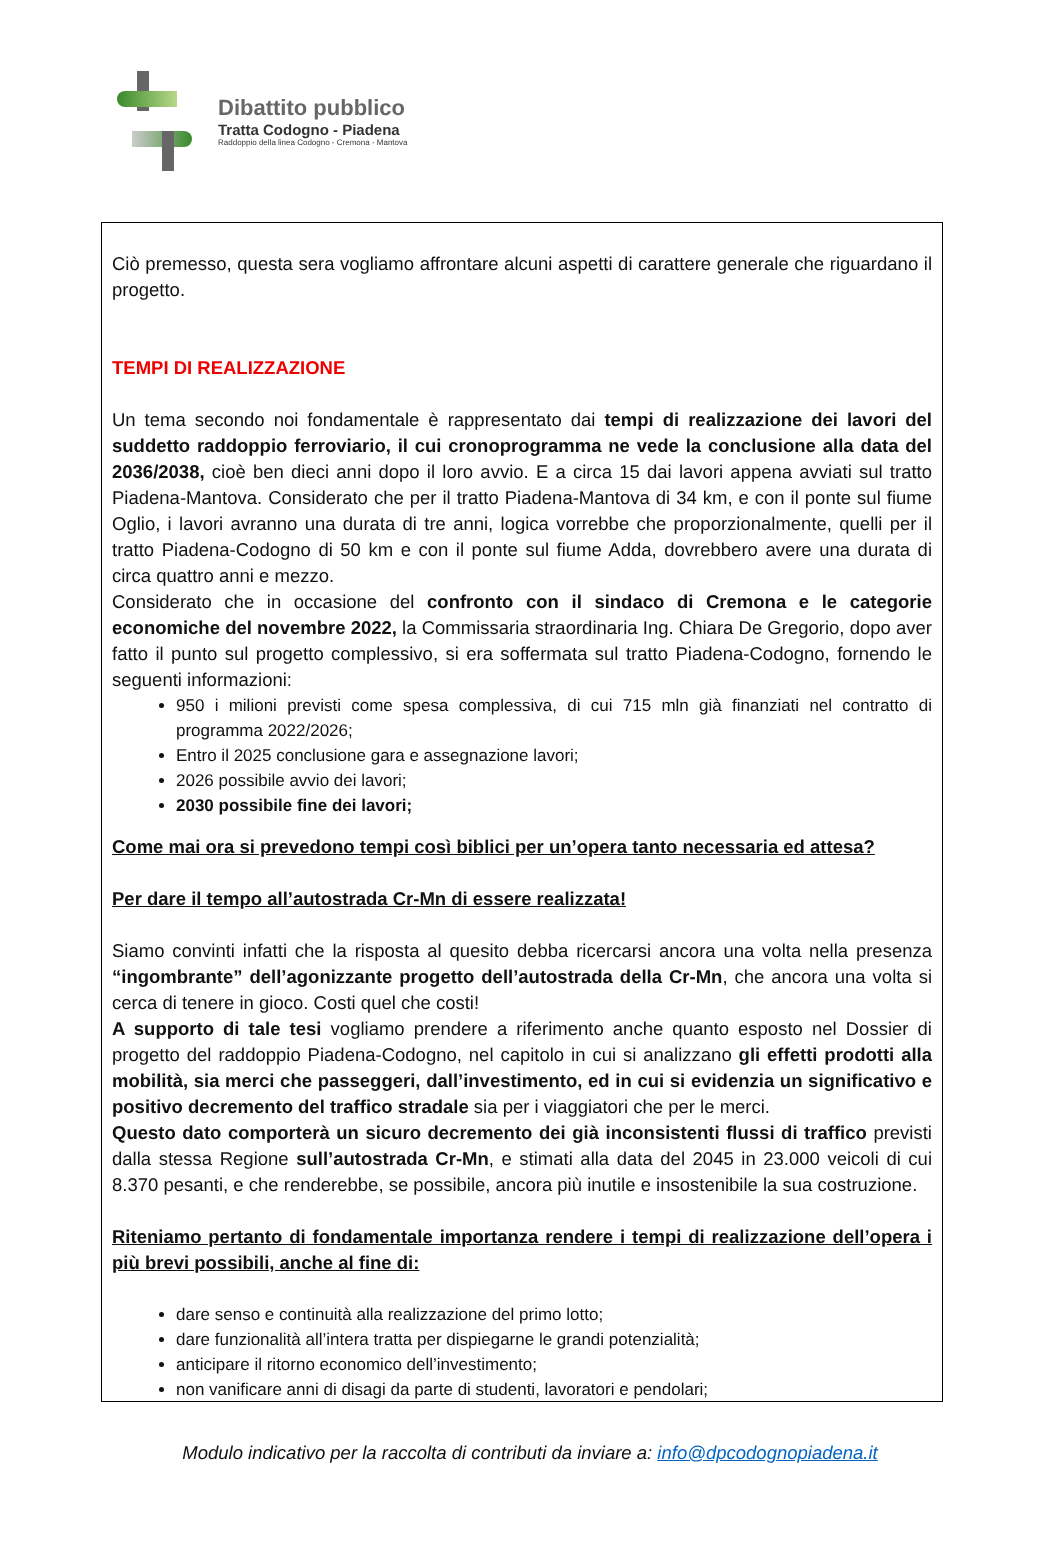Dibattito pubblico
Tratta Codogno - Piadena
Raddoppio della linea Codogno - Cremona - Mantova
Ciò premesso, questa sera vogliamo affrontare alcuni aspetti di carattere generale che riguardano il progetto.
TEMPI DI REALIZZAZIONE
Un tema secondo noi fondamentale è rappresentato dai tempi di realizzazione dei lavori del suddetto raddoppio ferroviario, il cui cronoprogramma ne vede la conclusione alla data del 2036/2038, cioè ben dieci anni dopo il loro avvio. E a circa 15 dai lavori appena avviati sul tratto Piadena-Mantova. Considerato che per il tratto Piadena-Mantova di 34 km, e con il ponte sul fiume Oglio, i lavori avranno una durata di tre anni, logica vorrebbe che proporzionalmente, quelli per il tratto Piadena-Codogno di 50 km e con il ponte sul fiume Adda, dovrebbero avere una durata di circa quattro anni e mezzo.
Considerato che in occasione del confronto con il sindaco di Cremona e le categorie economiche del novembre 2022, la Commissaria straordinaria Ing. Chiara De Gregorio, dopo aver fatto il punto sul progetto complessivo, si era soffermata sul tratto Piadena-Codogno, fornendo le seguenti informazioni:
950 i milioni previsti come spesa complessiva, di cui 715 mln già finanziati nel contratto di programma 2022/2026;
Entro il 2025 conclusione gara e assegnazione lavori;
2026 possibile avvio dei lavori;
2030 possibile fine dei lavori;
Come mai ora si prevedono tempi così biblici per un’opera tanto necessaria ed attesa?
Per dare il tempo all’autostrada Cr-Mn di essere realizzata!
Siamo convinti infatti che la risposta al quesito debba ricercarsi ancora una volta nella presenza “ingombrante” dell’agonizzante progetto dell’autostrada della Cr-Mn, che ancora una volta si cerca di tenere in gioco. Costi quel che costi!
A supporto di tale tesi vogliamo prendere a riferimento anche quanto esposto nel Dossier di progetto del raddoppio Piadena-Codogno, nel capitolo in cui si analizzano gli effetti prodotti alla mobilità, sia merci che passeggeri, dall’investimento, ed in cui si evidenzia un significativo e positivo decremento del traffico stradale sia per i viaggiatori che per le merci.
Questo dato comporterà un sicuro decremento dei già inconsistenti flussi di traffico previsti dalla stessa Regione sull’autostrada Cr-Mn, e stimati alla data del 2045 in 23.000 veicoli di cui 8.370 pesanti, e che renderebbe, se possibile, ancora più inutile e insostenibile la sua costruzione.
Riteniamo pertanto di fondamentale importanza rendere i tempi di realizzazione dell’opera i più brevi possibili, anche al fine di:
dare senso e continuità alla realizzazione del primo lotto;
dare funzionalità all’intera tratta per dispiegarne le grandi potenzialità;
anticipare il ritorno economico dell’investimento;
non vanificare anni di disagi da parte di studenti, lavoratori e pendolari;
Modulo indicativo per la raccolta di contributi da inviare a: info@dpcodognopiadena.it